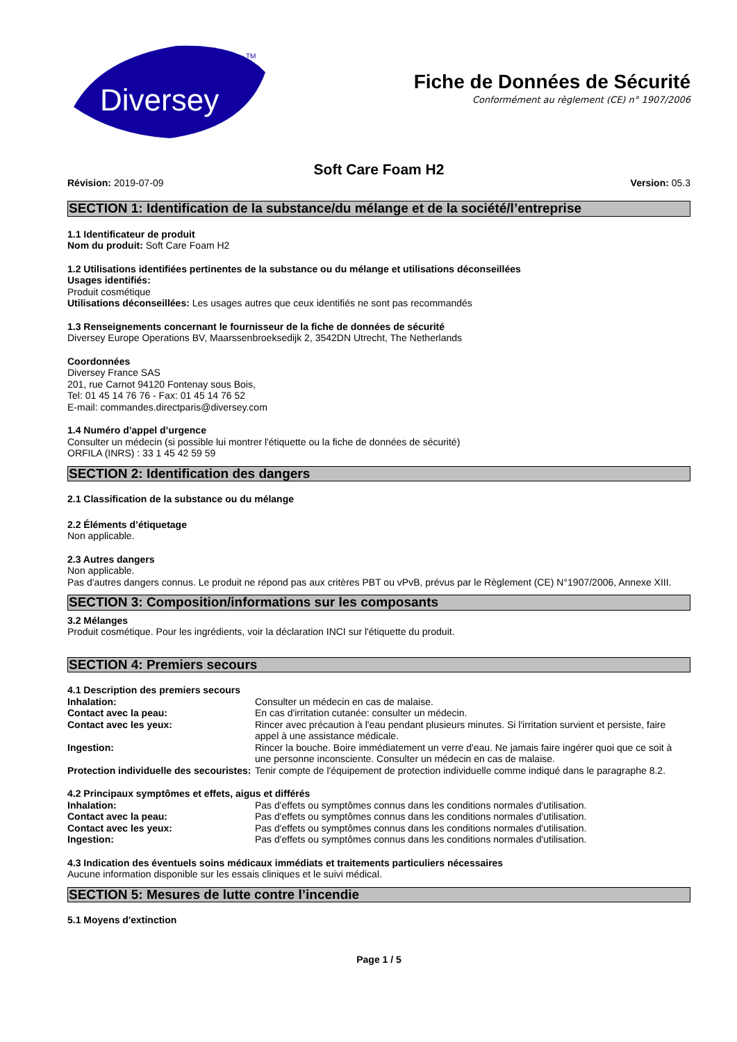Diversey
TM
Fiche de Données de Sécurité
Conformément au règlement (CE) n° 1907/2006
Soft Care Foam H2
Révision: 2019-07-09 Version: 05.3
SECTION 1: Identification de la substance/du mélange et de la société/l’entreprise
1.1 Identificateur de produit
Nom du produit: Soft Care Foam H2
1.2 Utilisations identifiées pertinentes de la substance ou du mélange et utilisations déconseillées
Usages identifiés:
Produit cosmétique
Utilisations déconseillées: Les usages autres que ceux identifiés ne sont pas recommandés
1.3 Renseignements concernant le fournisseur de la fiche de données de sécurité
Diversey Europe Operations BV, Maarssenbroeksedijk 2, 3542DN Utrecht, The Netherlands
Coordonnées
Diversey France SAS
201, rue Carnot 94120 Fontenay sous Bois,
Tel: 01 45 14 76 76 - Fax: 01 45 14 76 52
E-mail: commandes.directparis@diversey.com
1.4 Numéro d’appel d’urgence
Consulter un médecin (si possible lui montrer l'étiquette ou la fiche de données de sécurité)
ORFILA (INRS) : 33 1 45 42 59 59
SECTION 2: Identification des dangers
2.1 Classification de la substance ou du mélange
2.2 Éléments d’étiquetage
Non applicable.
2.3 Autres dangers
Non applicable.
Pas d'autres dangers connus. Le produit ne répond pas aux critères PBT ou vPvB, prévus par le Règlement (CE) N°1907/2006, Annexe XIII.
SECTION 3: Composition/informations sur les composants
3.2 Mélanges
Produit cosmétique. Pour les ingrédients, voir la déclaration INCI sur l'étiquette du produit.
SECTION 4: Premiers secours
4.1 Description des premiers secours
Inhalation: Consulter un médecin en cas de malaise.
Contact avec la peau: En cas d'irritation cutanée: consulter un médecin.
Contact avec les yeux: Rincer avec précaution à l'eau pendant plusieurs minutes. Si l'irritation survient et persiste, faire appel à une assistance médicale.
Ingestion: Rincer la bouche. Boire immédiatement un verre d'eau. Ne jamais faire ingérer quoi que ce soit à une personne inconsciente. Consulter un médecin en cas de malaise.
Protection individuelle des secouristes: Tenir compte de l'équipement de protection individuelle comme indiqué dans le paragraphe 8.2.
4.2 Principaux symptômes et effets, aigus et différés
Inhalation: Pas d'effets ou symptômes connus dans les conditions normales d'utilisation.
Contact avec la peau: Pas d'effets ou symptômes connus dans les conditions normales d'utilisation.
Contact avec les yeux: Pas d'effets ou symptômes connus dans les conditions normales d'utilisation.
Ingestion: Pas d'effets ou symptômes connus dans les conditions normales d'utilisation.
4.3 Indication des éventuels soins médicaux immédiats et traitements particuliers nécessaires
Aucune information disponible sur les essais cliniques et le suivi médical.
SECTION 5: Mesures de lutte contre l’incendie
5.1 Moyens d'extinction
Page 1 / 5